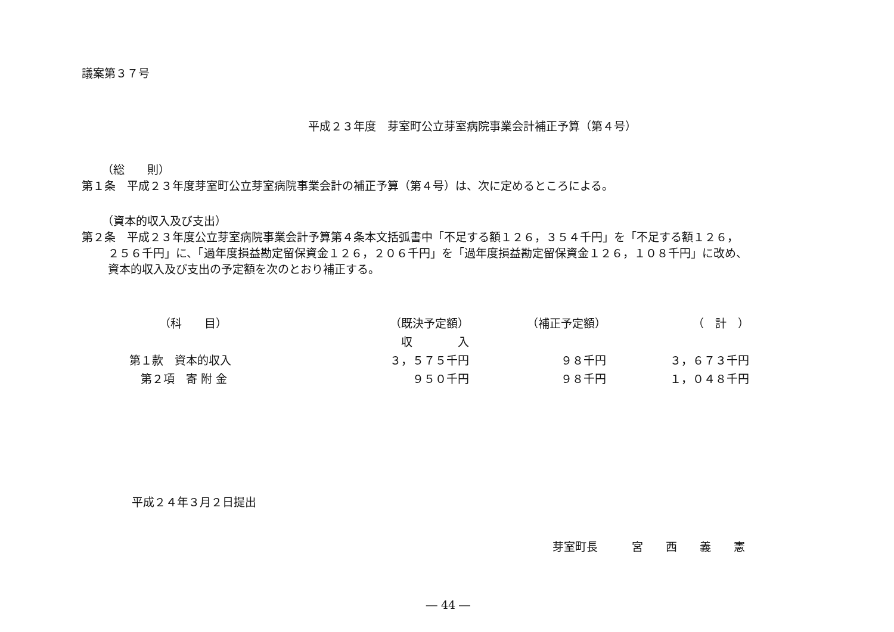議案第３７号
平成２３年度　芽室町公立芽室病院事業会計補正予算（第４号）
（総　　則）
第１条　平成２３年度芽室町公立芽室病院事業会計の補正予算（第４号）は、次に定めるところによる。
（資本的収入及び支出）
第２条　平成２３年度公立芽室病院事業会計予算第４条本文括弧書中「不足する額１２６，３５４千円」を「不足する額１２６，
２５６千円」に、「過年度損益勘定留保資金１２６，２０６千円」を「過年度損益勘定留保資金１２６，１０８千円」に改め、
資本的収入及び支出の予定額を次のとおり補正する。
| （科 目） | （既決予定額） | （補正予定額） | （ 計 ） |
| --- | --- | --- | --- |
| | 収 入 | | |
| 第１款 資本的収入 | ３，５７５千円 | ９８千円 | ３，６７３千円 |
| 第２項 寄 附 金 | ９５０千円 | ９８千円 | １，０４８千円 |
平成２４年３月２日提出
芽室町長　　　宮　　西　　義　　憲
― 44 ―